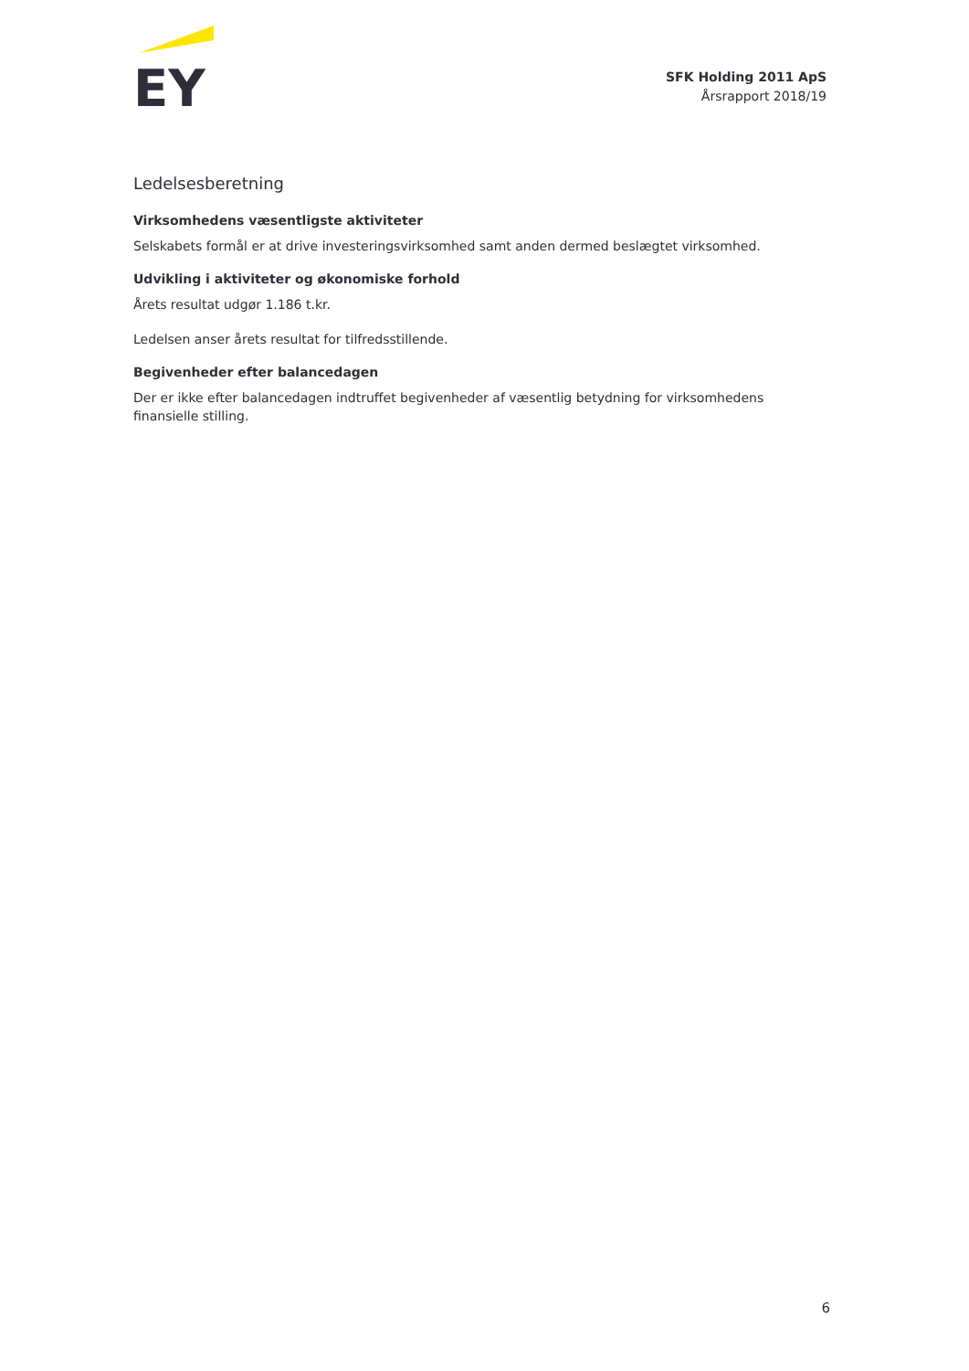EY
SFK Holding 2011 ApS
Årsrapport 2018/19
Ledelsesberetning
Virksomhedens væsentligste aktiviteter
Selskabets formål er at drive investeringsvirksomhed samt anden dermed beslægtet virksomhed.
Udvikling i aktiviteter og økonomiske forhold
Årets resultat udgør 1.186 t.kr.
Ledelsen anser årets resultat for tilfredsstillende.
Begivenheder efter balancedagen
Der er ikke efter balancedagen indtruffet begivenheder af væsentlig betydning for virksomhedens finansielle stilling.
6